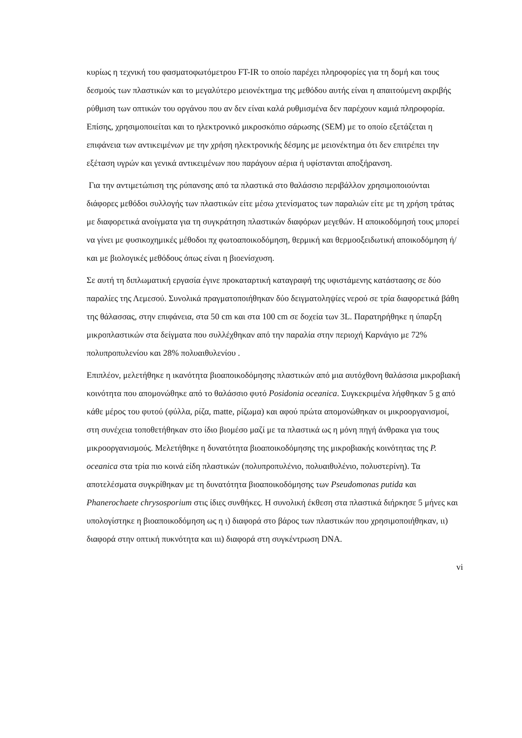κυρίως η τεχνική του φασματοφωτόμετρου FT-IR το οποίο παρέχει πληροφορίες για τη δομή και τους δεσμούς των πλαστικών και το μεγαλύτερο μειονέκτημα της μεθόδου αυτής είναι η απαιτούμενη ακριβής ρύθμιση των οπτικών του οργάνου που αν δεν είναι καλά ρυθμισμένα δεν παρέχουν καμιά πληροφορία. Επίσης, χρησιμοποιείται και το ηλεκτρονικό μικροσκόπιο σάρωσης (SEM) με το οποίο εξετάζεται η επιφάνεια των αντικειμένων με την χρήση ηλεκτρονικής δέσμης με μειονέκτημα ότι δεν επιτρέπει την εξέταση υγρών και γενικά αντικειμένων που παράγουν αέρια ή υφίστανται αποξήρανση.
Για την αντιμετώπιση της ρύπανσης από τα πλαστικά στο θαλάσσιο περιβάλλον χρησιμοποιούνται διάφορες μεθόδοι συλλογής των πλαστικών είτε μέσω χτενίσματος των παραλιών είτε με τη χρήση τράτας με διαφορετικά ανοίγματα για τη συγκράτηση πλαστικών διαφόρων μεγεθών. Η αποικοδόμησή τους μπορεί να γίνει με φυσικοχημικές μέθοδοι πχ φωτοαποικοδόμηση, θερμική και θερμοοξειδωτική αποικοδόμηση ή/και με βιολογικές μεθόδους όπως είναι η βιοενίσχυση.
Σε αυτή τη διπλωματική εργασία έγινε προκαταρτική καταγραφή της υφιστάμενης κατάστασης σε δύο παραλίες της Λεμεσού. Συνολικά πραγματοποιήθηκαν δύο δειγματοληψίες νερού σε τρία διαφορετικά βάθη της θάλασσας, στην επιφάνεια, στα 50 cm και στα 100 cm σε δοχεία των 3L. Παρατηρήθηκε η ύπαρξη μικροπλαστικών στα δείγματα που συλλέχθηκαν από την παραλία στην περιοχή Καρνάγιο με 72% πολυπροπυλενίου και 28% πολυαιθυλενίου .
Επιπλέον, μελετήθηκε η ικανότητα βιοαποικοδόμησης πλαστικών από μια αυτόχθονη θαλάσσια μικροβιακή κοινότητα που απομονώθηκε από το θαλάσσιο φυτό Posidonia oceanica. Συγκεκριμένα λήφθηκαν 5 g από κάθε μέρος του φυτού (φύλλα, ρίζα, matte, ρίζωμα) και αφού πρώτα απομονώθηκαν οι μικροοργανισμοί, στη συνέχεια τοποθετήθηκαν στο ίδιο βιομέσο μαζί με τα πλαστικά ως η μόνη πηγή άνθρακα για τους μικροοργανισμούς. Μελετήθηκε η δυνατότητα βιοαποικοδόμησης της μικροβιακής κοινότητας της P. oceanica στα τρία πιο κοινά είδη πλαστικών (πολυπροπυλένιο, πολυαιθυλένιο, πολυστερίνη). Τα αποτελέσματα συγκρίθηκαν με τη δυνατότητα βιοαποικοδόμησης των Pseudomonas putida και Phanerochaete chrysosporium στις ίδιες συνθήκες. Η συνολική έκθεση στα πλαστικά διήρκησε 5 μήνες και υπολογίστηκε η βιοαποικοδόμηση ως η ι) διαφορά στο βάρος των πλαστικών που χρησιμοποιήθηκαν, ιι) διαφορά στην οπτική πυκνότητα και ιιι) διαφορά στη συγκέντρωση DNA.
vi